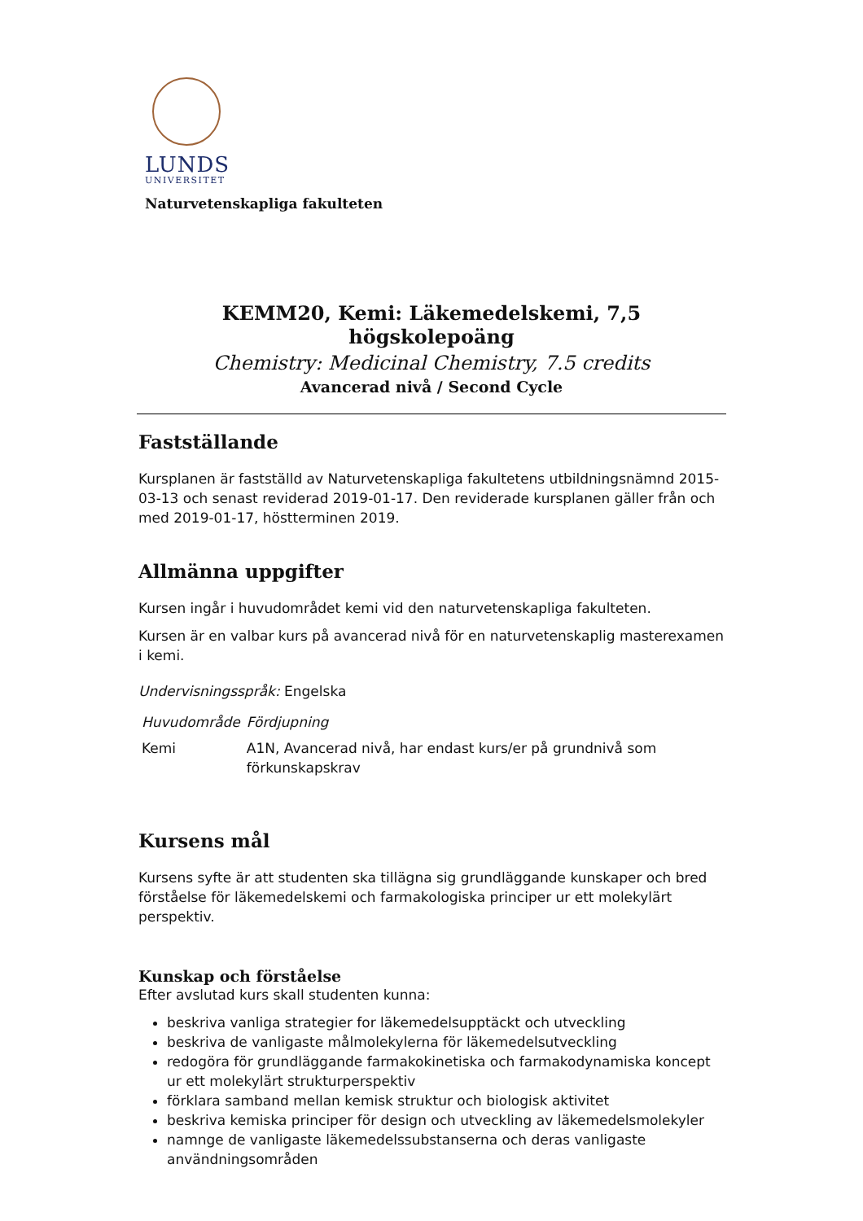LUNDS
UNIVERSITET
Naturvetenskapliga fakulteten
KEMM20, Kemi: Läkemedelskemi, 7,5 högskolepoäng
Chemistry: Medicinal Chemistry, 7.5 credits
Avancerad nivå / Second Cycle
Fastställande
Kursplanen är fastställd av Naturvetenskapliga fakultetens utbildningsnämnd 2015-03-13 och senast reviderad 2019-01-17. Den reviderade kursplanen gäller från och med 2019-01-17, höstterminen 2019.
Allmänna uppgifter
Kursen ingår i huvudområdet kemi vid den naturvetenskapliga fakulteten.
Kursen är en valbar kurs på avancerad nivå för en naturvetenskaplig masterexamen i kemi.
Undervisningsspråk: Engelska
| Huvudområde | Fördjupning |
| --- | --- |
| Kemi | A1N, Avancerad nivå, har endast kurs/er på grundnivå som förkunskapskrav |
Kursens mål
Kursens syfte är att studenten ska tillägna sig grundläggande kunskaper och bred förståelse för läkemedelskemi och farmakologiska principer ur ett molekylärt perspektiv.
Kunskap och förståelse
Efter avslutad kurs skall studenten kunna:
beskriva vanliga strategier for läkemedelsupptäckt och utveckling
beskriva de vanligaste målmolekylerna för läkemedelsutveckling
redogöra för grundläggande farmakokinetiska och farmakodynamiska koncept ur ett molekylärt strukturperspektiv
förklara samband mellan kemisk struktur och biologisk aktivitet
beskriva kemiska principer för design och utveckling av läkemedelsmolekyler
namnge de vanligaste läkemedelssubstanserna och deras vanligaste användningsområden